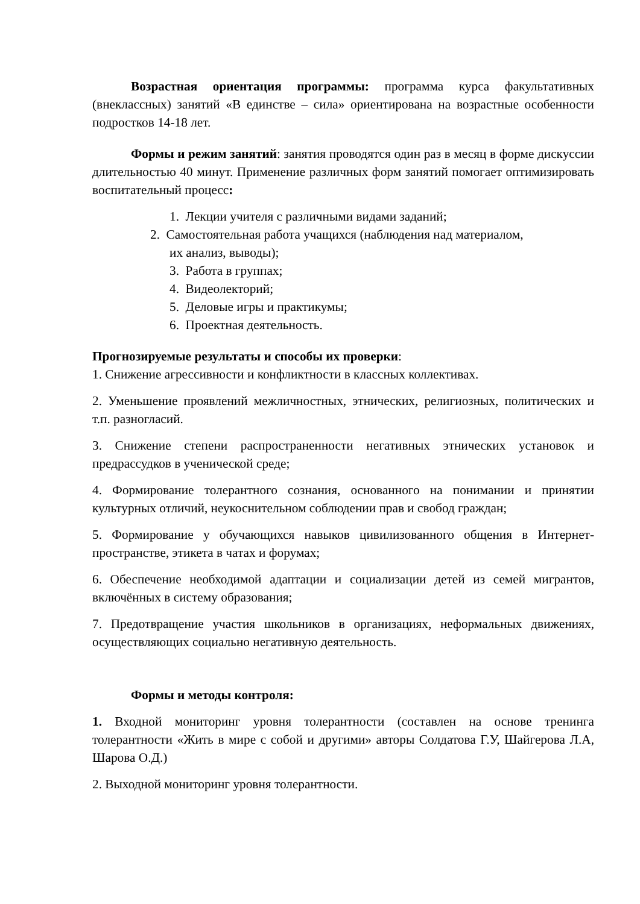Возрастная ориентация программы: программа курса факультативных (внеклассных) занятий «В единстве – сила» ориентирована на возрастные особенности подростков 14-18 лет.
Формы и режим занятий: занятия проводятся один раз в месяц в форме дискуссии длительностью 40 минут. Применение различных форм занятий помогает оптимизировать воспитательный процесс:
1. Лекции учителя с различными видами заданий;
2. Самостоятельная работа учащихся (наблюдения над материалом,
их анализ, выводы);
3. Работа в группах;
4. Видеолекторий;
5. Деловые игры и практикумы;
6. Проектная деятельность.
Прогнозируемые результаты и способы их проверки:
1. Снижение агрессивности и конфликтности в классных коллективах.
2. Уменьшение проявлений межличностных, этнических, религиозных, политических и т.п. разногласий.
3. Снижение степени распространенности негативных этнических установок и предрассудков в ученической среде;
4. Формирование толерантного сознания, основанного на понимании и принятии культурных отличий, неукоснительном соблюдении прав и свобод граждан;
5. Формирование у обучающихся навыков цивилизованного общения в Интернет-пространстве, этикета в чатах и форумах;
6. Обеспечение необходимой адаптации и социализации детей из семей мигрантов, включённых в систему образования;
7. Предотвращение участия школьников в организациях, неформальных движениях, осуществляющих социально негативную деятельность.
Формы и методы контроля:
1. Входной мониторинг уровня толерантности (составлен на основе тренинга толерантности «Жить в мире с собой и другими» авторы Солдатова Г.У, Шайгерова Л.А, Шарова О.Д.)
2. Выходной мониторинг уровня толерантности.